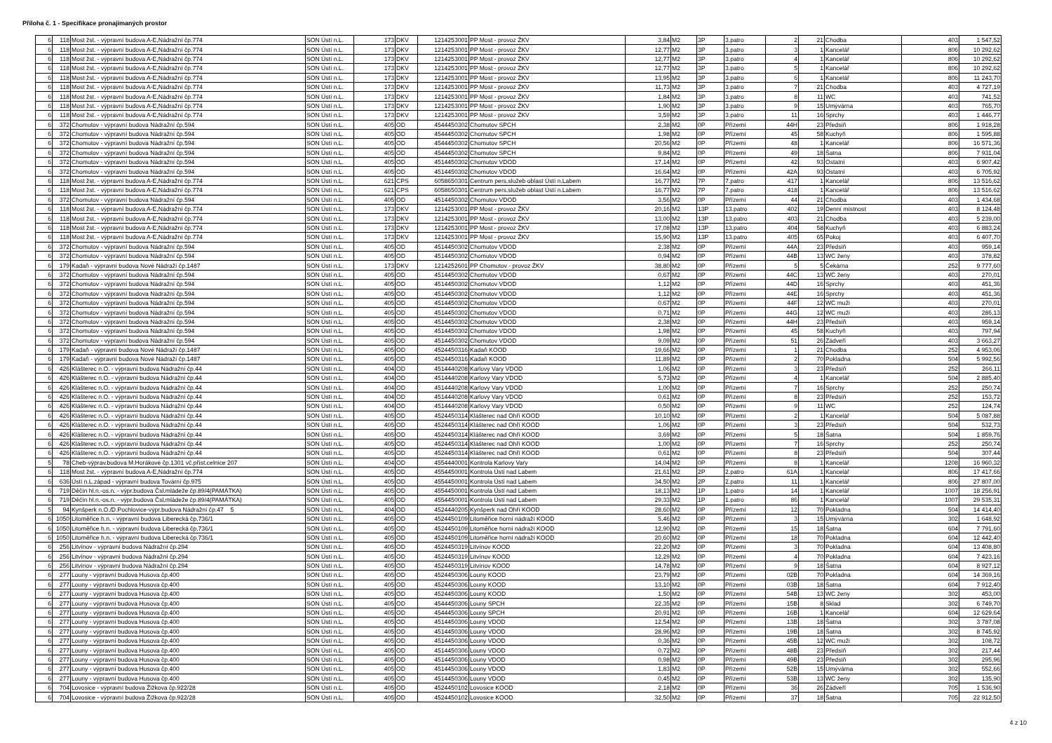Příloha č. 1 - Specifikace pronajímaných prostor
| 6 | 118 | Most žst. - výpravní budova A-E,Nádražní čp.774 | SON Ústí n.L. | 173 | DKV | 1214253001 | PP Most - provoz ŽKV | 3,84 | M2 | 3P | 3.patro | 2 | 21 | Chodba | 403 | 1 547,52 |
| 6 | 118 | Most žst. - výpravní budova A-E,Nádražní čp.774 | SON Ústí n.L. | 173 | DKV | 1214253001 | PP Most - provoz ŽKV | 12,77 | M2 | 3P | 3.patro | 3 | 1 | Kancelář | 806 | 10 292,62 |
| 6 | 118 | Most žst. - výpravní budova A-E,Nádražní čp.774 | SON Ústí n.L. | 173 | DKV | 1214253001 | PP Most - provoz ŽKV | 12,77 | M2 | 3P | 3.patro | 4 | 1 | Kancelář | 806 | 10 292,62 |
| 6 | 118 | Most žst. - výpravní budova A-E,Nádražní čp.774 | SON Ústí n.L. | 173 | DKV | 1214253001 | PP Most - provoz ŽKV | 12,77 | M2 | 3P | 3.patro | 5 | 1 | Kancelář | 806 | 10 292,62 |
| 6 | 118 | Most žst. - výpravní budova A-E,Nádražní čp.774 | SON Ústí n.L. | 173 | DKV | 1214253001 | PP Most - provoz ŽKV | 13,95 | M2 | 3P | 3.patro | 6 | 1 | Kancelář | 806 | 11 243,70 |
| 6 | 118 | Most žst. - výpravní budova A-E,Nádražní čp.774 | SON Ústí n.L. | 173 | DKV | 1214253001 | PP Most - provoz ŽKV | 11,73 | M2 | 3P | 3.patro | 7 | 21 | Chodba | 403 | 4 727,19 |
| 6 | 118 | Most žst. - výpravní budova A-E,Nádražní čp.774 | SON Ústí n.L. | 173 | DKV | 1214253001 | PP Most - provoz ŽKV | 1,84 | M2 | 3P | 3.patro | 8 | 11 | WC | 403 | 741,52 |
| 6 | 118 | Most žst. - výpravní budova A-E,Nádražní čp.774 | SON Ústí n.L. | 173 | DKV | 1214253001 | PP Most - provoz ŽKV | 1,90 | M2 | 3P | 3.patro | 9 | 15 | Umývárna | 403 | 765,70 |
| 6 | 118 | Most žst. - výpravní budova A-E,Nádražní čp.774 | SON Ústí n.L. | 173 | DKV | 1214253001 | PP Most - provoz ŽKV | 3,59 | M2 | 3P | 3.patro | 11 | 16 | Sprchy | 403 | 1 446,77 |
| 6 | 372 | Chomutov - výpravní budova Nádražní čp.594 | SON Ústí n.L. | 405 | OD | 4544450302 | Chomutov SPCH | 2,38 | M2 | 0P | Přízemí | 44H | 23 | Předsíň | 806 | 1 918,28 |
| 6 | 372 | Chomutov - výpravní budova Nádražní čp.594 | SON Ústí n.L. | 405 | OD | 4544450302 | Chomutov SPCH | 1,98 | M2 | 0P | Přízemí | 45 | 58 | Kuchyň | 806 | 1 595,88 |
| 6 | 372 | Chomutov - výpravní budova Nádražní čp.594 | SON Ústí n.L. | 405 | OD | 4544450302 | Chomutov SPCH | 20,56 | M2 | 0P | Přízemí | 48 | 1 | Kancelář | 806 | 16 571,36 |
| 6 | 372 | Chomutov - výpravní budova Nádražní čp.594 | SON Ústí n.L. | 405 | OD | 4544450302 | Chomutov SPCH | 9,84 | M2 | 0P | Přízemí | 49 | 18 | Šatna | 806 | 7 931,04 |
| 6 | 372 | Chomutov - výpravní budova Nádražní čp.594 | SON Ústí n.L. | 405 | OD | 4514450302 | Chomutov VDOD | 17,14 | M2 | 0P | Přízemí | 42 | 93 | Ostatní | 403 | 6 907,42 |
| 6 | 372 | Chomutov - výpravní budova Nádražní čp.594 | SON Ústí n.L. | 405 | OD | 4514450302 | Chomutov VDOD | 16,64 | M2 | 0P | Přízemí | 42A | 93 | Ostatní | 403 | 6 705,92 |
| 6 | 118 | Most žst. - výpravní budova A-E,Nádražní čp.774 | SON Ústí n.L. | 621 | CPS | 6058650301 | Centrum pers.služeb oblast Ústí n.Labem | 16,77 | M2 | 7P | 7.patro | 417 | 1 | Kancelář | 806 | 13 516,62 |
| 6 | 118 | Most žst. - výpravní budova A-E,Nádražní čp.774 | SON Ústí n.L. | 621 | CPS | 6058650301 | Centrum pers.služeb oblast Ústí n.Labem | 16,77 | M2 | 7P | 7.patro | 418 | 1 | Kancelář | 806 | 13 516,62 |
| 6 | 372 | Chomutov - výpravní budova Nádražní čp.594 | SON Ústí n.L. | 405 | OD | 4514450302 | Chomutov VDOD | 3,56 | M2 | 0P | Přízemí | 44 | 21 | Chodba | 403 | 1 434,68 |
| 6 | 118 | Most žst. - výpravní budova A-E,Nádražní čp.774 | SON Ústí n.L. | 173 | DKV | 1214253001 | PP Most - provoz ŽKV | 20,16 | M2 | 13P | 13.patro | 402 | 19 | Denní místnost | 403 | 8 124,48 |
| 6 | 118 | Most žst. - výpravní budova A-E,Nádražní čp.774 | SON Ústí n.L. | 173 | DKV | 1214253001 | PP Most - provoz ŽKV | 13,00 | M2 | 13P | 13.patro | 403 | 21 | Chodba | 403 | 5 239,00 |
| 6 | 118 | Most žst. - výpravní budova A-E,Nádražní čp.774 | SON Ústí n.L. | 173 | DKV | 1214253001 | PP Most - provoz ŽKV | 17,08 | M2 | 13P | 13.patro | 404 | 58 | Kuchyň | 403 | 6 883,24 |
| 6 | 118 | Most žst. - výpravní budova A-E,Nádražní čp.774 | SON Ústí n.L. | 173 | DKV | 1214253001 | PP Most - provoz ŽKV | 15,90 | M2 | 13P | 13.patro | 405 | 65 | Pokoj | 403 | 6 407,70 |
| 6 | 372 | Chomutov - výpravní budova Nádražní čp.594 | SON Ústí n.L. | 405 | OD | 4514450302 | Chomutov VDOD | 2,38 | M2 | 0P | Přízemí | 44A | 23 | Předsíň | 403 | 959,14 |
| 6 | 372 | Chomutov - výpravní budova Nádražní čp.594 | SON Ústí n.L. | 405 | OD | 4514450302 | Chomutov VDOD | 0,94 | M2 | 0P | Přízemí | 44B | 13 | WC ženy | 403 | 378,82 |
| 6 | 179 | Kadaň - výpravní budova Nové Nádraží čp.1487 | SON Ústí n.L. | 173 | DKV | 1214252601 | PP Chomutov - provoz ŽKV | 38,80 | M2 | 0P | Přízemí | 5 | 5 | Čekárna | 252 | 9 777,60 |
| 6 | 372 | Chomutov - výpravní budova Nádražní čp.594 | SON Ústí n.L. | 405 | OD | 4514450302 | Chomutov VDOD | 0,67 | M2 | 0P | Přízemí | 44C | 13 | WC ženy | 403 | 270,01 |
| 6 | 372 | Chomutov - výpravní budova Nádražní čp.594 | SON Ústí n.L. | 405 | OD | 4514450302 | Chomutov VDOD | 1,12 | M2 | 0P | Přízemí | 44D | 16 | Sprchy | 403 | 451,36 |
| 6 | 372 | Chomutov - výpravní budova Nádražní čp.594 | SON Ústí n.L. | 405 | OD | 4514450302 | Chomutov VDOD | 1,12 | M2 | 0P | Přízemí | 44E | 16 | Sprchy | 403 | 451,36 |
| 6 | 372 | Chomutov - výpravní budova Nádražní čp.594 | SON Ústí n.L. | 405 | OD | 4514450302 | Chomutov VDOD | 0,67 | M2 | 0P | Přízemí | 44F | 12 | WC muži | 403 | 270,01 |
| 6 | 372 | Chomutov - výpravní budova Nádražní čp.594 | SON Ústí n.L. | 405 | OD | 4514450302 | Chomutov VDOD | 0,71 | M2 | 0P | Přízemí | 44G | 12 | WC muži | 403 | 286,13 |
| 6 | 372 | Chomutov - výpravní budova Nádražní čp.594 | SON Ústí n.L. | 405 | OD | 4514450302 | Chomutov VDOD | 2,38 | M2 | 0P | Přízemí | 44H | 23 | Předsíň | 403 | 959,14 |
| 6 | 372 | Chomutov - výpravní budova Nádražní čp.594 | SON Ústí n.L. | 405 | OD | 4514450302 | Chomutov VDOD | 1,98 | M2 | 0P | Přízemí | 45 | 58 | Kuchyň | 403 | 797,94 |
| 6 | 372 | Chomutov - výpravní budova Nádražní čp.594 | SON Ústí n.L. | 405 | OD | 4514450302 | Chomutov VDOD | 9,09 | M2 | 0P | Přízemí | 51 | 26 | Zádveří | 403 | 3 663,27 |
| 6 | 179 | Kadaň - výpravní budova Nové Nádraží čp.1487 | SON Ústí n.L. | 405 | OD | 4524450316 | Kadaň KOOD | 19,66 | M2 | 0P | Přízemí | 1 | 21 | Chodba | 252 | 4 953,06 |
| 6 | 179 | Kadaň - výpravní budova Nové Nádraží čp.1487 | SON Ústí n.L. | 405 | OD | 4524450316 | Kadaň KOOD | 11,89 | M2 | 0P | Přízemí | 2 | 70 | Pokladna | 504 | 5 992,56 |
| 6 | 426 | Klášterec n.O. - výpravní budova Nádražní čp.44 | SON Ústí n.L. | 404 | OD | 4514440208 | Karlovy Vary VDOD | 1,06 | M2 | 0P | Přízemí | 3 | 23 | Předsíň | 252 | 266,11 |
| 6 | 426 | Klášterec n.O. - výpravní budova Nádražní čp.44 | SON Ústí n.L. | 404 | OD | 4514440208 | Karlovy Vary VDOD | 5,73 | M2 | 0P | Přízemí | 4 | 1 | Kancelář | 504 | 2 885,40 |
| 6 | 426 | Klášterec n.O. - výpravní budova Nádražní čp.44 | SON Ústí n.L. | 404 | OD | 4514440208 | Karlovy Vary VDOD | 1,00 | M2 | 0P | Přízemí | 7 | 16 | Sprchy | 252 | 250,74 |
| 6 | 426 | Klášterec n.O. - výpravní budova Nádražní čp.44 | SON Ústí n.L. | 404 | OD | 4514440208 | Karlovy Vary VDOD | 0,61 | M2 | 0P | Přízemí | 8 | 23 | Předsíň | 252 | 153,72 |
| 6 | 426 | Klášterec n.O. - výpravní budova Nádražní čp.44 | SON Ústí n.L. | 404 | OD | 4514440208 | Karlovy Vary VDOD | 0,50 | M2 | 0P | Přízemí | 9 | 11 | WC | 252 | 124,74 |
| 6 | 426 | Klášterec n.O. - výpravní budova Nádražní čp.44 | SON Ústí n.L. | 405 | OD | 4524450314 | Klášterec nad Ohří KOOD | 10,10 | M2 | 0P | Přízemí | 2 | 1 | Kancelář | 504 | 5 087,88 |
| 6 | 426 | Klášterec n.O. - výpravní budova Nádražní čp.44 | SON Ústí n.L. | 405 | OD | 4524450314 | Klášterec nad Ohří KOOD | 1,06 | M2 | 0P | Přízemí | 3 | 23 | Předsíň | 504 | 532,73 |
| 6 | 426 | Klášterec n.O. - výpravní budova Nádražní čp.44 | SON Ústí n.L. | 405 | OD | 4524450314 | Klášterec nad Ohří KOOD | 3,69 | M2 | 0P | Přízemí | 5 | 18 | Šatna | 504 | 1 859,76 |
| 6 | 426 | Klášterec n.O. - výpravní budova Nádražní čp.44 | SON Ústí n.L. | 405 | OD | 4524450314 | Klášterec nad Ohří KOOD | 1,00 | M2 | 0P | Přízemí | 7 | 16 | Sprchy | 252 | 250,74 |
| 6 | 426 | Klášterec n.O. - výpravní budova Nádražní čp.44 | SON Ústí n.L. | 405 | OD | 4524450314 | Klášterec nad Ohří KOOD | 0,61 | M2 | 0P | Přízemí | 8 | 23 | Předsíň | 504 | 307,44 |
| 5 | 78 | Cheb-výprav.budova M.Horákové čp.1301 vč.příst.celnice 207 | SON Ústí n.L. | 404 | OD | 4554440001 | Kontrola Karlovy Vary | 14,04 | M2 | 0P | Přízemí | 8 | 1 | Kancelář | 1208 | 16 960,32 |
| 6 | 118 | Most žst. - výpravní budova A-E,Nádražní čp.774 | SON Ústí n.L. | 405 | OD | 4554450001 | Kontrola Ústí nad Labem | 21,61 | M2 | 2P | 2.patro | 61A | 1 | Kancelář | 806 | 17 417,66 |
| 6 | 636 | Ústí n.L.západ - výpravní budova Tovární čp.975 | SON Ústí n.L. | 405 | OD | 4554450001 | Kontrola Ústí nad Labem | 34,50 | M2 | 2P | 2.patro | 11 | 1 | Kancelář | 806 | 27 807,00 |
| 6 | 719 | Děčín hl.n.-os.n. - výpr.budova Čsl.mládeže čp.89/4(PAMÁTKA) | SON Ústí n.L. | 405 | OD | 4554450001 | Kontrola Ústí nad Labem | 18,13 | M2 | 1P | 1.patro | 14 | 1 | Kancelář | 1007 | 18 256,91 |
| 6 | 719 | Děčín hl.n.-os.n. - výpr.budova Čsl.mládeže čp.89/4(PAMÁTKA) | SON Ústí n.L. | 405 | OD | 4554450001 | Kontrola Ústí nad Labem | 29,33 | M2 | 1P | 1.patro | 86 | 1 | Kancelář | 1007 | 29 535,31 |
| 5 | 94 | Kynšperk n.O./D.Pochlovice-výpr.budova Nádražní čp.47 5 | SON Ústí n.L. | 404 | OD | 4524440205 | Kynšperk nad Ohří KOOD | 28,60 | M2 | 0P | Přízemí | 12 | 70 | Pokladna | 504 | 14 414,40 |
| 6 | 1050 | Litoměřice h.n. - výpravní budova Liberecká čp.736/1 | SON Ústí n.L. | 405 | OD | 4524450109 | Litoměřice horní nádraží KOOD | 5,46 | M2 | 0P | Přízemí | 3 | 15 | Umývárna | 302 | 1 648,92 |
| 6 | 1050 | Litoměřice h.n. - výpravní budova Liberecká čp.736/1 | SON Ústí n.L. | 405 | OD | 4524450109 | Litoměřice horní nádraží KOOD | 12,90 | M2 | 0P | Přízemí | 15 | 18 | Šatna | 604 | 7 791,60 |
| 6 | 1050 | Litoměřice h.n. - výpravní budova Liberecká čp.736/1 | SON Ústí n.L. | 405 | OD | 4524450109 | Litoměřice horní nádraží KOOD | 20,60 | M2 | 0P | Přízemí | 18 | 70 | Pokladna | 604 | 12 442,40 |
| 6 | 256 | Litvínov - výpravní budova Nádražní čp.294 | SON Ústí n.L. | 405 | OD | 4524450319 | Litvínov KOOD | 22,20 | M2 | 0P | Přízemí | 3 | 70 | Pokladna | 604 | 13 408,80 |
| 6 | 256 | Litvínov - výpravní budova Nádražní čp.294 | SON Ústí n.L. | 405 | OD | 4524450319 | Litvínov KOOD | 12,29 | M2 | 0P | Přízemí | 4 | 70 | Pokladna | 604 | 7 423,16 |
| 6 | 256 | Litvínov - výpravní budova Nádražní čp.294 | SON Ústí n.L. | 405 | OD | 4524450319 | Litvínov KOOD | 14,78 | M2 | 0P | Přízemí | 9 | 18 | Šatna | 604 | 8 927,12 |
| 6 | 277 | Louny - výpravní budova Husova čp.400 | SON Ústí n.L. | 405 | OD | 4524450306 | Louny KOOD | 23,79 | M2 | 0P | Přízemí | 02B | 70 | Pokladna | 604 | 14 369,16 |
| 6 | 277 | Louny - výpravní budova Husova čp.400 | SON Ústí n.L. | 405 | OD | 4524450306 | Louny KOOD | 13,10 | M2 | 0P | Přízemí | 03B | 18 | Šatna | 604 | 7 912,40 |
| 6 | 277 | Louny - výpravní budova Husova čp.400 | SON Ústí n.L. | 405 | OD | 4524450306 | Louny KOOD | 1,50 | M2 | 0P | Přízemí | 54B | 13 | WC ženy | 302 | 453,00 |
| 6 | 277 | Louny - výpravní budova Husova čp.400 | SON Ústí n.L. | 405 | OD | 4544450306 | Louny SPCH | 22,35 | M2 | 0P | Přízemí | 15B | 8 | Sklad | 302 | 6 749,70 |
| 6 | 277 | Louny - výpravní budova Husova čp.400 | SON Ústí n.L. | 405 | OD | 4544450306 | Louny SPCH | 20,91 | M2 | 0P | Přízemí | 16B | 1 | Kancelář | 604 | 12 629,64 |
| 6 | 277 | Louny - výpravní budova Husova čp.400 | SON Ústí n.L. | 405 | OD | 4514450306 | Louny VDOD | 12,54 | M2 | 0P | Přízemí | 13B | 18 | Šatna | 302 | 3 787,08 |
| 6 | 277 | Louny - výpravní budova Husova čp.400 | SON Ústí n.L. | 405 | OD | 4514450306 | Louny VDOD | 28,96 | M2 | 0P | Přízemí | 19B | 18 | Šatna | 302 | 8 745,92 |
| 6 | 277 | Louny - výpravní budova Husova čp.400 | SON Ústí n.L. | 405 | OD | 4514450306 | Louny VDOD | 0,36 | M2 | 0P | Přízemí | 45B | 12 | WC muži | 302 | 108,72 |
| 6 | 277 | Louny - výpravní budova Husova čp.400 | SON Ústí n.L. | 405 | OD | 4514450306 | Louny VDOD | 0,72 | M2 | 0P | Přízemí | 48B | 23 | Předsíň | 302 | 217,44 |
| 6 | 277 | Louny - výpravní budova Husova čp.400 | SON Ústí n.L. | 405 | OD | 4514450306 | Louny VDOD | 0,98 | M2 | 0P | Přízemí | 49B | 23 | Předsíň | 302 | 295,96 |
| 6 | 277 | Louny - výpravní budova Husova čp.400 | SON Ústí n.L. | 405 | OD | 4514450306 | Louny VDOD | 1,83 | M2 | 0P | Přízemí | 52B | 15 | Umývárna | 302 | 552,66 |
| 6 | 277 | Louny - výpravní budova Husova čp.400 | SON Ústí n.L. | 405 | OD | 4514450306 | Louny VDOD | 0,45 | M2 | 0P | Přízemí | 53B | 13 | WC ženy | 302 | 135,90 |
| 6 | 704 | Lovosice - výpravní budova Žižkova čp.922/28 | SON Ústí n.L. | 405 | OD | 4524450102 | Lovosice KOOD | 2,18 | M2 | 0P | Přízemí | 36 | 26 | Zádveří | 705 | 1 536,90 |
| 6 | 704 | Lovosice - výpravní budova Žižkova čp.922/28 | SON Ústí n.L. | 405 | OD | 4524450102 | Lovosice KOOD | 32,50 | M2 | 0P | Přízemí | 37 | 18 | Šatna | 705 | 22 912,50 |
4 z 10